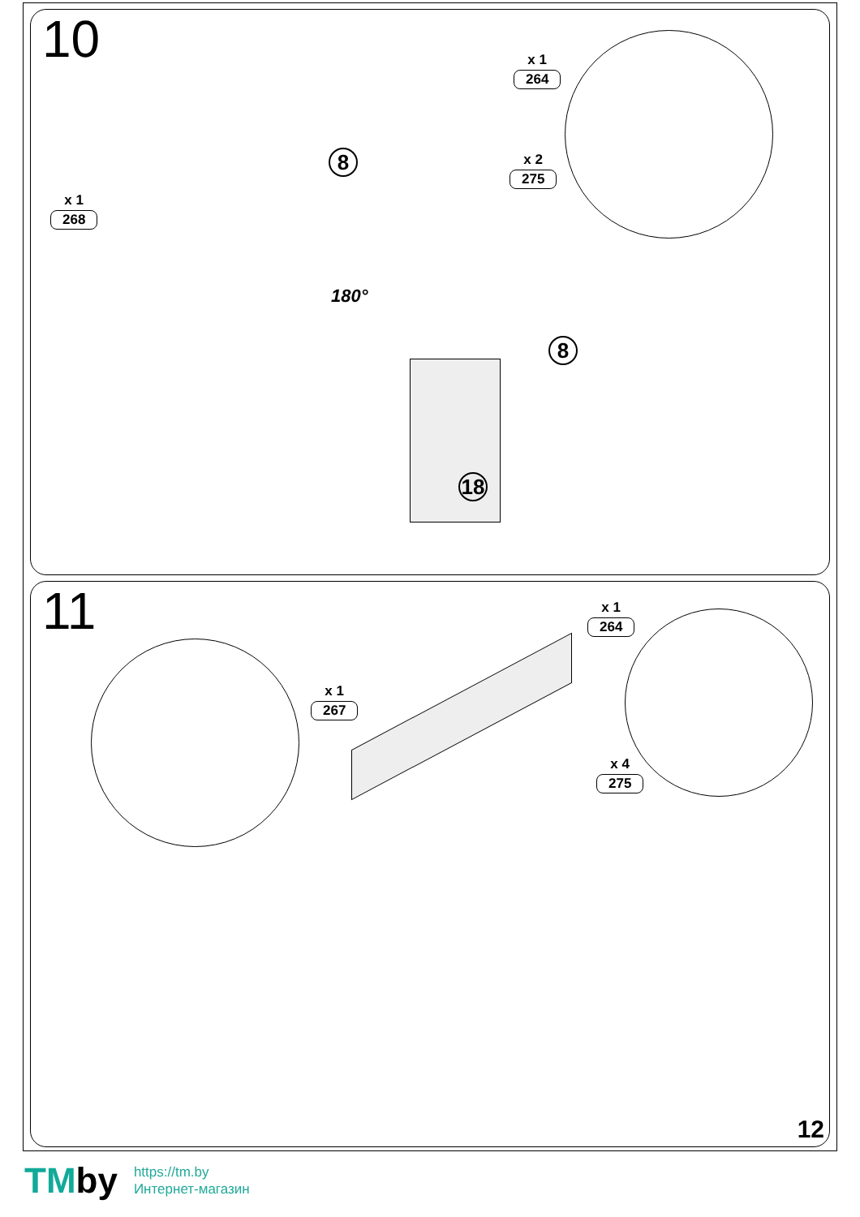10
x 1
268
x 1
264
x 2
275
8
8
18
180°
11
x 1
267
x 1
264
x 4
275
12
TMby
https://tm.by
Интернет-магазин